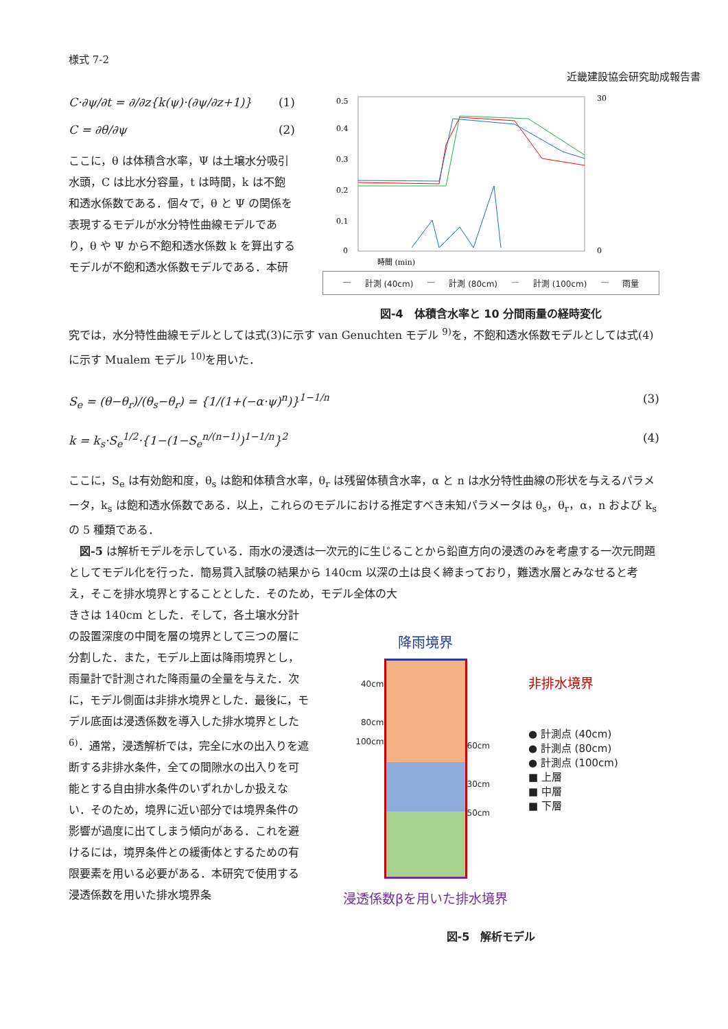様式 7-2
近畿建設協会研究助成報告書
C·∂ψ/∂t = ∂/∂z{k(ψ)·(∂ψ/∂z+1)} (1)
C = ∂θ/∂ψ (2)
ここに，θ は体積含水率，Ψ は土壌水分吸引水頭，C は比水分容量，t は時間，k は不飽和透水係数である．個々で，θ と Ψ の関係を表現するモデルが水分特性曲線モデルであり，θ や Ψ から不飽和透水係数 k を算出するモデルが不飽和透水係数モデルである．本研
0.5
0.4
0.3
0.2
0.1
0
30
0
時間 (min)
— 計測 (40cm) — 計測 (80cm) — 計測 (100cm) — 雨量
図-4　体積含水率と 10 分間雨量の経時変化
究では，水分特性曲線モデルとしては式(3)に示す van Genuchten モデル <sup>9)</sup>を，不飽和透水係数モデルとしては式(4)に示す Mualem モデル <sup>10)</sup>を用いた．
S<sub>e</sub> = (θ−θ<sub>r</sub>)/(θ<sub>s</sub>−θ<sub>r</sub>) = {1/(1+(−α·ψ)<sup>n</sup>)}<sup>1−1/n</sup> (3)
k = k<sub>s</sub>·S<sub>e</sub><sup>1/2</sup>·{1−(1−S<sub>e</sub><sup>n/(n−1)</sup>)<sup>1−1/n</sup>}<sup>2</sup> (4)
ここに，S<sub>e</sub> は有効飽和度，θ<sub>s</sub> は飽和体積含水率，θ<sub>r</sub> は残留体積含水率，α と n は水分特性曲線の形状を与えるパラメータ，k<sub>s</sub> は飽和透水係数である．以上，これらのモデルにおける推定すべき未知パラメータは θ<sub>s</sub>，θ<sub>r</sub>，α，n および k<sub>s</sub> の 5 種類である．
　図-5 は解析モデルを示している．雨水の浸透は一次元的に生じることから鉛直方向の浸透のみを考慮する一次元問題としてモデル化を行った．簡易貫入試験の結果から 140cm 以深の土は良く締まっており，難透水層とみなせると考え，そこを排水境界とすることとした．そのため，モデル全体の大
きさは 140cm とした．そして，各土壌水分計の設置深度の中間を層の境界として三つの層に分割した．また，モデル上面は降雨境界とし，雨量計で計測された降雨量の全量を与えた．次に，モデル側面は非排水境界とした．最後に，モデル底面は浸透係数を導入した排水境界とした <sup>6)</sup>．通常，浸透解析では，完全に水の出入りを遮断する非排水条件，全ての間隙水の出入りを可能とする自由排水条件のいずれかしか扱えない．そのため，境界に近い部分では境界条件の影響が過度に出てしまう傾向がある．これを避けるには，境界条件との緩衝体とするための有限要素を用いる必要がある．本研究で使用する浸透係数を用いた排水境界条
降雨境界
40cm
80cm
100cm
60cm
30cm
50cm
浸透係数βを用いた排水境界
非排水境界
● 計測点 (40cm)
● 計測点 (80cm)
● 計測点 (100cm)
■ 上層
■ 中層
■ 下層
図-5　解析モデル